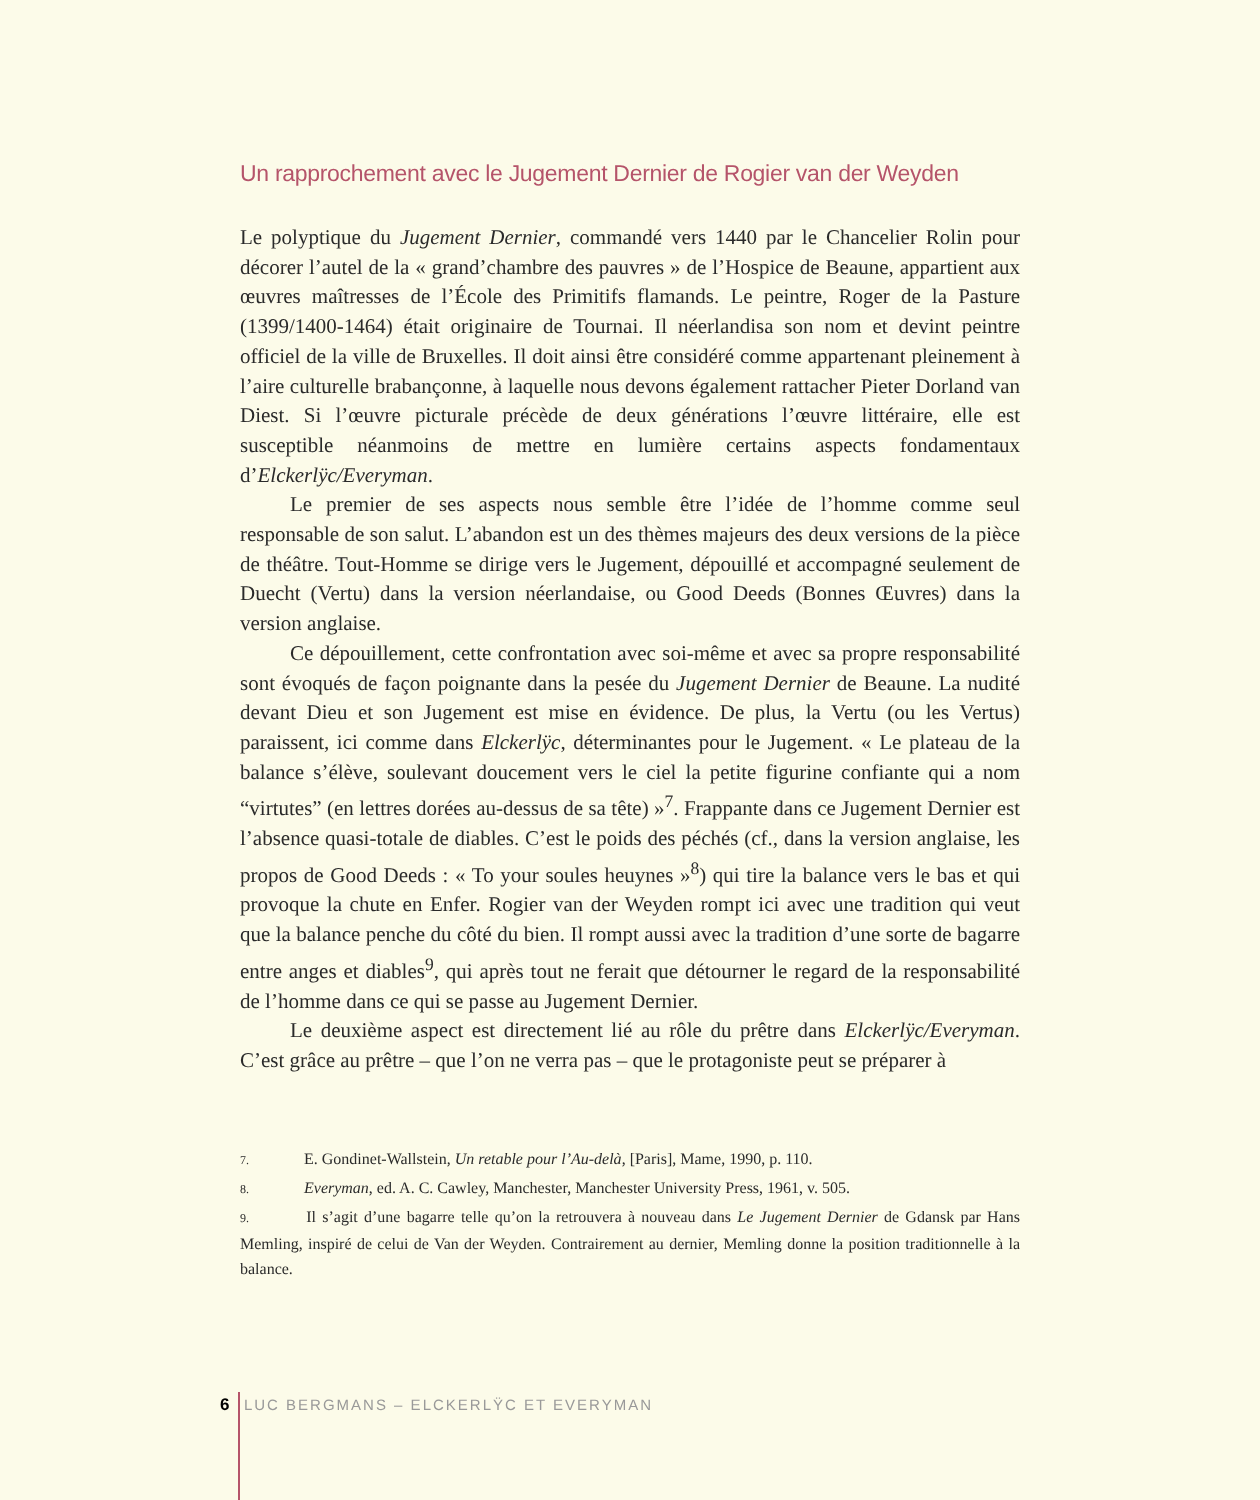Un rapprochement avec le Jugement Dernier de Rogier van der Weyden
Le polyptique du Jugement Dernier, commandé vers 1440 par le Chancelier Rolin pour décorer l’autel de la « grand’chambre des pauvres » de l’Hospice de Beaune, appartient aux œuvres maîtresses de l’École des Primitifs flamands. Le peintre, Roger de la Pasture (1399/1400-1464) était originaire de Tournai. Il néerlandisa son nom et devint peintre officiel de la ville de Bruxelles. Il doit ainsi être considéré comme appartenant pleinement à l’aire culturelle brabançonne, à laquelle nous devons également rattacher Pieter Dorland van Diest. Si l’œuvre picturale précède de deux générations l’œuvre littéraire, elle est susceptible néanmoins de mettre en lumière certains aspects fondamentaux d’Elckerlÿc/Everyman.
Le premier de ses aspects nous semble être l’idée de l’homme comme seul responsable de son salut. L’abandon est un des thèmes majeurs des deux versions de la pièce de théâtre. Tout-Homme se dirige vers le Jugement, dépouillé et accompagné seulement de Duecht (Vertu) dans la version néerlandaise, ou Good Deeds (Bonnes Œuvres) dans la version anglaise.
Ce dépouillement, cette confrontation avec soi-même et avec sa propre responsabilité sont évoqués de façon poignante dans la pesée du Jugement Dernier de Beaune. La nudité devant Dieu et son Jugement est mise en évidence. De plus, la Vertu (ou les Vertus) paraissent, ici comme dans Elckerlÿc, déterminantes pour le Jugement. « Le plateau de la balance s’élève, soulevant doucement vers le ciel la petite figurine confiante qui a nom “virtutes” (en lettres dorées au-dessus de sa tête) »<sup>7</sup>. Frappante dans ce Jugement Dernier est l’absence quasi-totale de diables. C’est le poids des péchés (cf., dans la version anglaise, les propos de Good Deeds : « To your soules heuynes »<sup>8</sup>) qui tire la balance vers le bas et qui provoque la chute en Enfer. Rogier van der Weyden rompt ici avec une tradition qui veut que la balance penche du côté du bien. Il rompt aussi avec la tradition d’une sorte de bagarre entre anges et diables<sup>9</sup>, qui après tout ne ferait que détourner le regard de la responsabilité de l’homme dans ce qui se passe au Jugement Dernier.
Le deuxième aspect est directement lié au rôle du prêtre dans Elckerlÿc/Everyman. C’est grâce au prêtre – que l’on ne verra pas – que le protagoniste peut se préparer à
7. E. Gondinet-Wallstein, Un retable pour l’Au-delà, [Paris], Mame, 1990, p. 110.
8. Everyman, ed. A. C. Cawley, Manchester, Manchester University Press, 1961, v. 505.
9. Il s’agit d’une bagarre telle qu’on la retrouvera à nouveau dans Le Jugement Dernier de Gdansk par Hans Memling, inspiré de celui de Van der Weyden. Contrairement au dernier, Memling donne la position traditionnelle à la balance.
6 LUC BERGMANS – ELCKERLŸC ET EVERYMAN